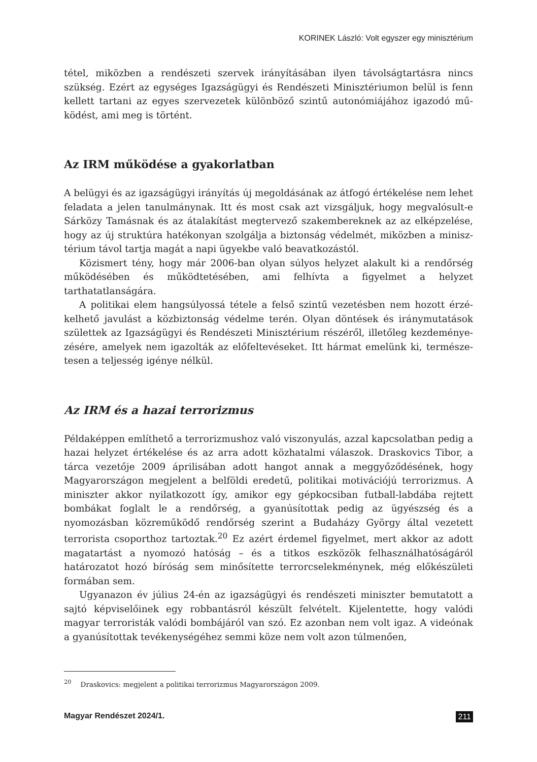KORINEK László: Volt egyszer egy minisztérium
tétel, miközben a rendészeti szervek irányításában ilyen távolságtartásra nincs szükség. Ezért az egységes Igazságügyi és Rendészeti Minisztériumon belül is fenn kellett tartani az egyes szervezetek különböző szintű autonómiájához igazodó mű­ködést, ami meg is történt.
Az IRM működése a gyakorlatban
A belügyi és az igazságügyi irányítás új megoldásának az átfogó értékelése nem lehet feladata a jelen tanulmánynak. Itt és most csak azt vizsgáljuk, hogy megvalósult-e Sárközy Tamásnak és az átalakítást megtervező szakembereknek az az elképzelése, hogy az új struktúra hatékonyan szolgálja a biztonság védelmét, miközben a minisz­térium távol tartja magát a napi ügyekbe való beavatkozástól.
Közismert tény, hogy már 2006-ban olyan súlyos helyzet alakult ki a rendőrség mű­ködésében és működtetésében, ami felhívta a figyelmet a helyzet tarthatatlanságára.
A politikai elem hangsúlyossá tétele a felső szintű vezetésben nem hozott érzé­kelhető javulást a közbiztonság védelme terén. Olyan döntések és iránymutatások születtek az Igazságügyi és Rendészeti Minisztérium részéről, illetőleg kezdeménye­zésére, amelyek nem igazolták az előfeltevéseket. Itt hármat emelünk ki, természe­tesen a teljesség igénye nélkül.
Az IRM és a hazai terrorizmus
Példaképpen említhető a terrorizmushoz való viszonyulás, azzal kapcsolatban pedig a hazai helyzet értékelése és az arra adott közhatalmi válaszok. Draskovics Tibor, a tárca vezetője 2009 áprilisában adott hangot annak a meggyőződésének, hogy Magyarországon megjelent a belföldi eredetű, politikai motivációjú terro­rizmus. A miniszter akkor nyilatkozott így, amikor egy gépkocsiban futball-lab­dába rejtett bombákat foglalt le a rendőrség, a gyanúsítottak pedig az ügyészség és a nyomozásban közreműködő rendőrség szerint a Budaházy György által ve­zetett terrorista csoporthoz tartoztak.<sup>20</sup> Ez azért érdemel figyelmet, mert akkor az adott magatartást a nyomozó hatóság – és a titkos eszközök felhasználhatósá­gáról határozatot hozó bíróság sem minősítette terrorcselekménynek, még előké­születi formában sem.
Ugyanazon év július 24-én az igazságügyi és rendészeti miniszter bemutatott a sajtó képviselőinek egy robbantásról készült felvételt. Kijelentette, hogy valódi magyar terroristák valódi bombájáról van szó. Ez azonban nem volt igaz. A vi­deónak a gyanúsítottak tevékenységéhez semmi köze nem volt azon túlmenően,
<sup>20</sup> Draskovics: megjelent a politikai terrorizmus Magyarországon 2009.
Magyar Rendészet 2024/1. 211